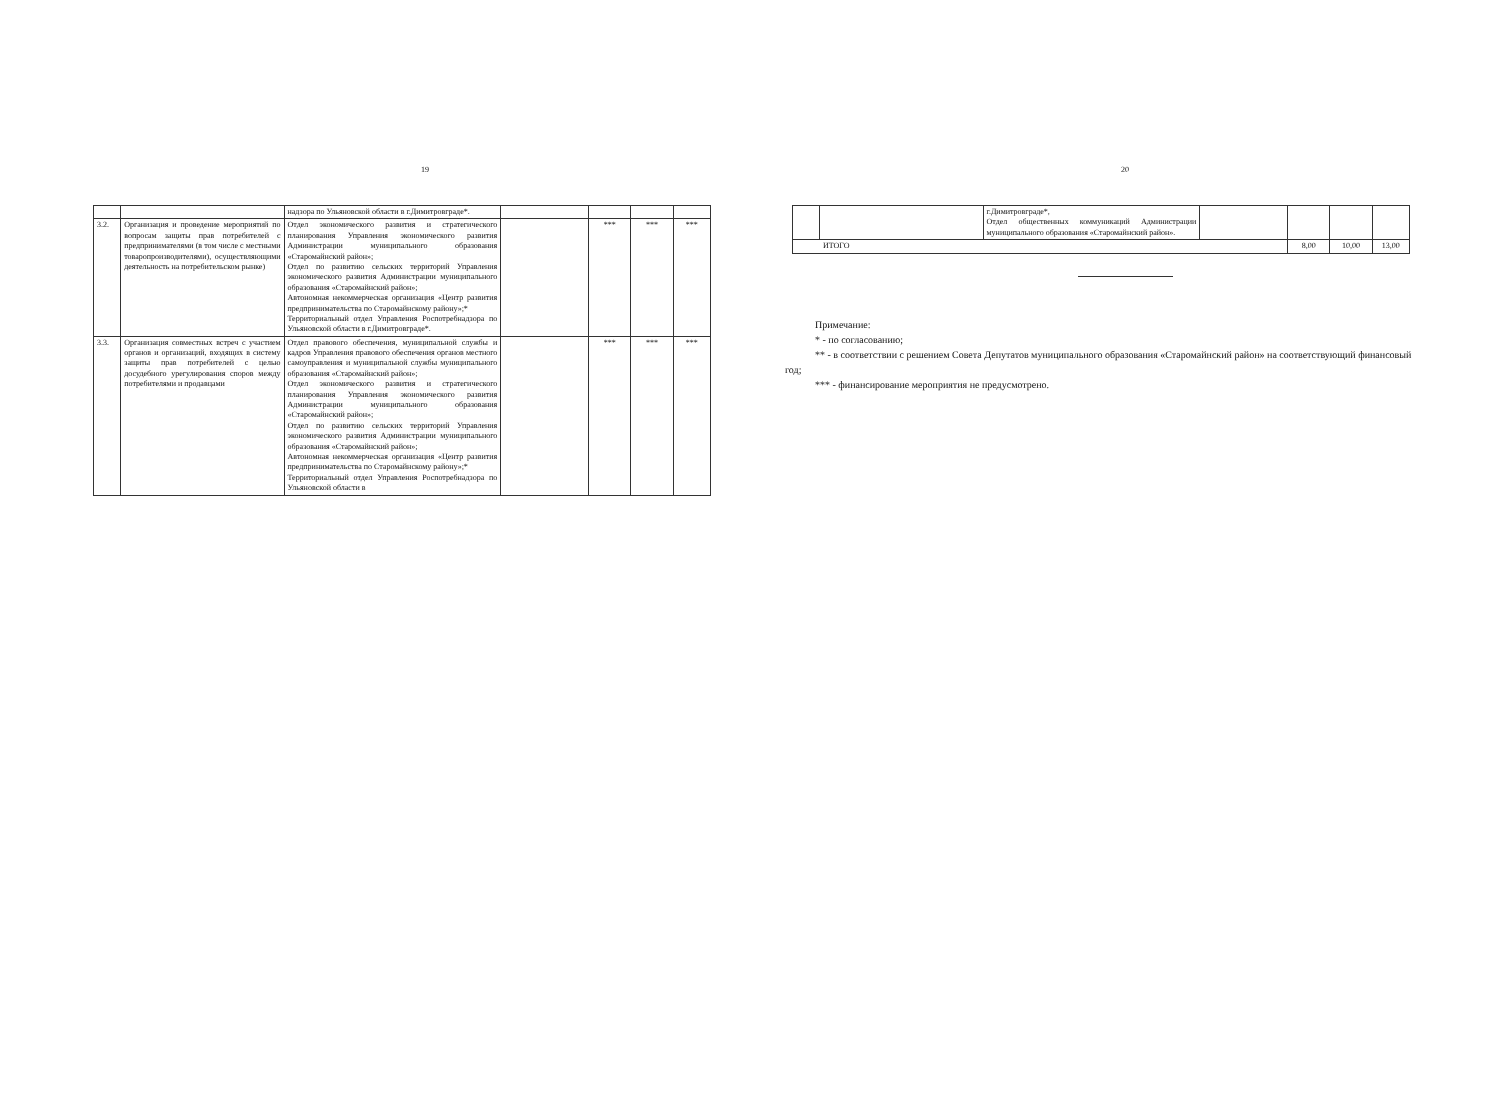19
| | | надзора по Ульяновской области в г.Димитровграде*. | | | | |
| 3.2. | Организация и проведение мероприятий по вопросам защиты прав потребителей с предпринимателями (в том числе с местными товаропроизводителями), осуществляющими деятельность на потребительском рынке) | Отдел экономического развития и стратегического планирования Управления экономического развития Администрации муниципального образования «Старомайнский район»; Отдел по развитию сельских территорий Управления экономического развития Администрации муниципального образования «Старомайнский район»; Автономная некоммерческая организация «Центр развития предпринимательства по Старомайнскому району»;* Территориальный отдел Управления Роспотребнадзора по Ульяновской области в г.Димитровграде*. | | *** | *** | *** |
| 3.3. | Организация совместных встреч с участием органов и организаций, входящих в систему защиты прав потребителей с целью досудебного урегулирования споров между потребителями и продавцами | Отдел правового обеспечения, муниципальной службы и кадров Управления правового обеспечения органов местного самоуправления и муниципальной службы муниципального образования «Старомайнский район»; Отдел экономического развития и стратегического планирования Управления экономического развития Администрации муниципального образования «Старомайнский район»; Отдел по развитию сельских территорий Управления экономического развития Администрации муниципального образования «Старомайнский район»; Автономная некоммерческая организация «Центр развития предпринимательства по Старомайнскому району»;* Территориальный отдел Управления Роспотребнадзора по Ульяновской области в | | *** | *** | *** |
20
| | | г.Димитровграде*, Отдел общественных коммуникаций Администрации муниципального образования «Старомайнский район». | | | | |
| ИТОГО | | | | 8,00 | 10,00 | 13,00 |
Примечание:
* - по согласованию;
** - в соответствии с решением Совета Депутатов муниципального образования «Старомайнский район» на соответствующий финансовый год;
*** - финансирование мероприятия не предусмотрено.